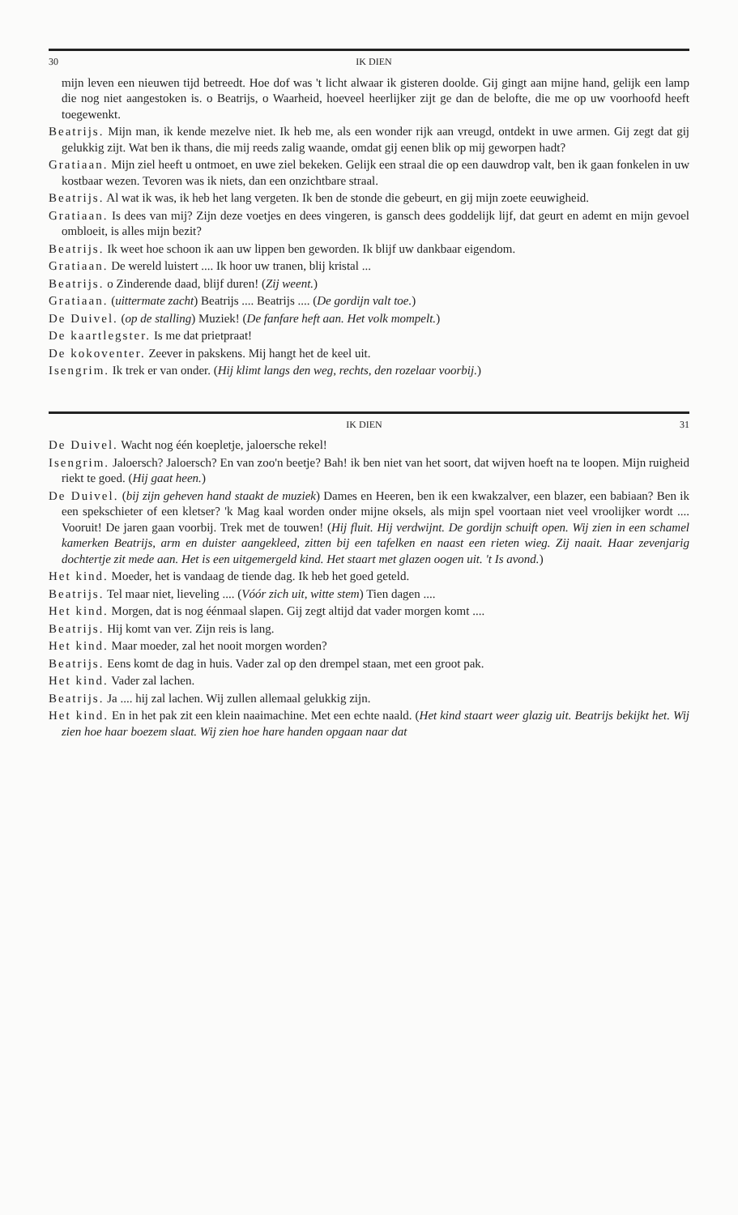30 IK DIEN
mijn leven een nieuwen tijd betreedt. Hoe dof was 't licht alwaar ik gisteren doolde. Gij gingt aan mijne hand, gelijk een lamp die nog niet aangestoken is. o Beatrijs, o Waarheid, hoeveel heerlijker zijt ge dan de belofte, die me op uw voorhoofd heeft toegewenkt.
Beatrijs. Mijn man, ik kende mezelve niet. Ik heb me, als een wonder rijk aan vreugd, ontdekt in uwe armen. Gij zegt dat gij gelukkig zijt. Wat ben ik thans, die mij reeds zalig waande, omdat gij eenen blik op mij geworpen hadt?
Gratiaan. Mijn ziel heeft u ontmoet, en uwe ziel bekeken. Gelijk een straal die op een dauwdrop valt, ben ik gaan fonkelen in uw kostbaar wezen. Tevoren was ik niets, dan een onzichtbare straal.
Beatrijs. Al wat ik was, ik heb het lang vergeten. Ik ben de stonde die gebeurt, en gij mijn zoete eeuwigheid.
Gratiaan. Is dees van mij? Zijn deze voetjes en dees vingeren, is gansch dees goddelijk lijf, dat geurt en ademt en mijn gevoel ombloeit, is alles mijn bezit?
Beatrijs. Ik weet hoe schoon ik aan uw lippen ben geworden. Ik blijf uw dankbaar eigendom.
Gratiaan. De wereld luistert .... Ik hoor uw tranen, blij kristal ...
Beatrijs. o Zinderende daad, blijf duren! (Zij weent.)
Gratiaan. (uittermate zacht) Beatrijs .... Beatrijs .... (De gordijn valt toe.)
De Duivel. (op de stalling) Muziek! (De fanfare heft aan. Het volk mompelt.)
De kaartlegster. Is me dat prietpraat!
De kokoventer. Zeever in pakskens. Mij hangt het de keel uit.
Isengrim. Ik trek er van onder. (Hij klimt langs den weg, rechts, den rozelaar voorbij.)
IK DIEN 31
De Duivel. Wacht nog één koepletje, jaloersche rekel!
Isengrim. Jaloersch? Jaloersch? En van zoo'n beetje? Bah! ik ben niet van het soort, dat wijven hoeft na te loopen. Mijn ruigheid riekt te goed. (Hij gaat heen.)
De Duivel. (bij zijn geheven hand staakt de muziek) Dames en Heeren, ben ik een kwakzalver, een blazer, een babiaan? Ben ik een spekschieter of een kletser? 'k Mag kaal worden onder mijne oksels, als mijn spel voortaan niet veel vroolijker wordt .... Vooruit! De jaren gaan voorbij. Trek met de touwen! (Hij fluit. Hij verdwijnt. De gordijn schuift open. Wij zien in een schamel kamerken Beatrijs, arm en duister aangekleed, zitten bij een tafelken en naast een rieten wieg. Zij naait. Haar zevenjarig dochtertje zit mede aan. Het is een uitgemergeld kind. Het staart met glazen oogen uit. 't Is avond.)
Het kind. Moeder, het is vandaag de tiende dag. Ik heb het goed geteld.
Beatrijs. Tel maar niet, lieveling .... (Vóór zich uit, witte stem) Tien dagen ....
Het kind. Morgen, dat is nog éénmaal slapen. Gij zegt altijd dat vader morgen komt ....
Beatrijs. Hij komt van ver. Zijn reis is lang.
Het kind. Maar moeder, zal het nooit morgen worden?
Beatrijs. Eens komt de dag in huis. Vader zal op den drempel staan, met een groot pak.
Het kind. Vader zal lachen.
Beatrijs. Ja .... hij zal lachen. Wij zullen allemaal gelukkig zijn.
Het kind. En in het pak zit een klein naaimachine. Met een echte naald. (Het kind staart weer glazig uit. Beatrijs bekijkt het. Wij zien hoe haar boezem slaat. Wij zien hoe hare handen opgaan naar dat